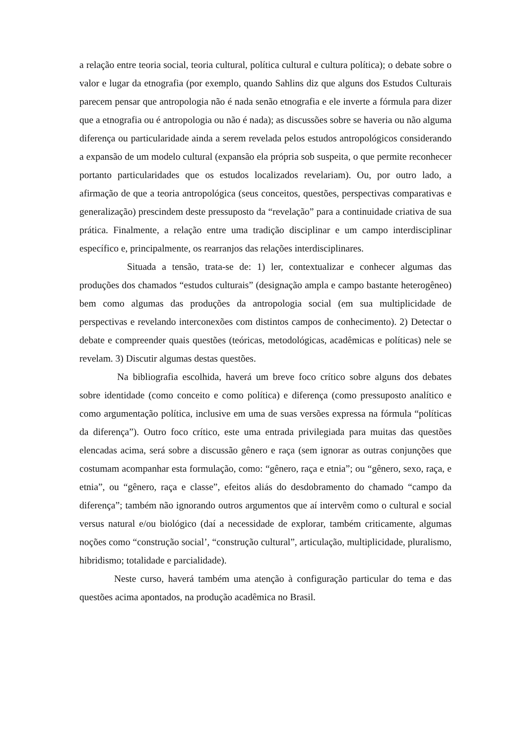a relação entre teoria social, teoria cultural, política cultural e cultura política); o debate sobre o valor e lugar da etnografia (por exemplo, quando Sahlins diz que alguns dos Estudos Culturais parecem pensar que antropologia não é nada senão etnografia e ele inverte a fórmula para dizer que a etnografia ou é antropologia ou não é nada); as discussões sobre se haveria ou não alguma diferença ou particularidade ainda a serem revelada pelos estudos antropológicos considerando a expansão de um modelo cultural (expansão ela própria sob suspeita, o que permite reconhecer portanto particularidades que os estudos localizados revelariam). Ou, por outro lado, a afirmação de que a teoria antropológica (seus conceitos, questões, perspectivas comparativas e generalização) prescindem deste pressuposto da “revelação” para a continuidade criativa de sua prática. Finalmente, a relação entre uma tradição disciplinar e um campo interdisciplinar específico e, principalmente, os rearranjos das relações interdisciplinares.
Situada a tensão, trata-se de: 1) ler, contextualizar e conhecer algumas das produções dos chamados “estudos culturais” (designação ampla e campo bastante heterogêneo) bem como algumas das produções da antropologia social (em sua multiplicidade de perspectivas e revelando interconexões com distintos campos de conhecimento). 2) Detectar o debate e compreender quais questões (teóricas, metodológicas, acadêmicas e políticas) nele se revelam. 3) Discutir algumas destas questões.
Na bibliografia escolhida, haverá um breve foco crítico sobre alguns dos debates sobre identidade (como conceito e como política) e diferença (como pressuposto analítico e como argumentação política, inclusive em uma de suas versões expressa na fórmula “políticas da diferença”). Outro foco crítico, este uma entrada privilegiada para muitas das questões elencadas acima, será sobre a discussão gênero e raça (sem ignorar as outras conjunções que costumam acompanhar esta formulação, como: “gênero, raça e etnia”; ou “gênero, sexo, raça, e etnia”, ou “gênero, raça e classe”, efeitos aliás do desdobramento do chamado “campo da diferença”; também não ignorando outros argumentos que aí intervêm como o cultural e social versus natural e/ou biológico (daí a necessidade de explorar, também criticamente, algumas noções como “construção social’, “construção cultural”, articulação, multiplicidade, pluralismo, hibridismo; totalidade e parcialidade).
Neste curso, haverá também uma atenção à configuração particular do tema e das questões acima apontados, na produção acadêmica no Brasil.